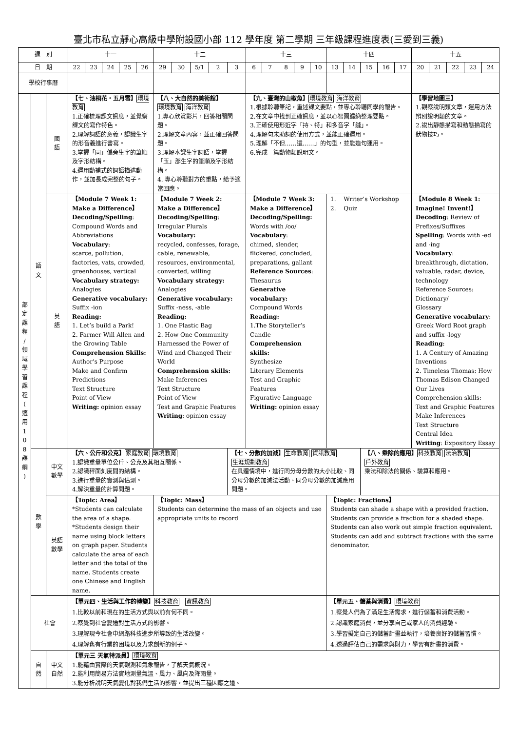臺北市私立靜心高級中學附設國小部 112 學年度 第二學期 三年級課程進度表(三愛到三義)
| 週 別 | | | 十一 | | | | | 十二 | | | | | 十三 | | | | | 十四 | | | | | 十五 | | | | |
| --- | --- | --- | --- | --- | --- | --- | --- | --- | --- | --- | --- | --- | --- | --- | --- | --- | --- | --- | --- | --- | --- | --- | --- | --- | --- | --- | --- |
| 日 期 | | | 22 | 23 | 24 | 25 | 26 | 29 | 30 | 5/1 | 2 | 3 | 6 | 7 | 8 | 9 | 10 | 13 | 14 | 15 | 16 | 17 | 20 | 21 | 22 | 23 | 24 |
| 學校行事曆 | | | | | | | | | | | | | | | | | | | | | | | | | | | |
| 部 定 課 程 / 領 域 學 習 課 程 ( 適 用 1 0 8 課 綱 ) | 語 文 | 國 語 | 【七、油桐花‧五月雪】 環境教育 1.正確梳理課文訊息，並覺察課文的寫作特色。 2.理解詞語的意義，認識生字的形音義進行書寫。 3.掌握「同」偏旁生字的筆順及字形結構。 4.運用動補式的詞語描述動作，並加長成完整的句子。 | | | | | 【八、大自然的美術館】 環境教育 海洋教育 1.專心欣賞影片，回答相關問題。 2.理解文章內容，並正確回答問題。 3.理解本課生字詞語，掌握「玉」部生字的筆順及字形結構。 4. 專心聆聽對方的重點，給予適當回應。 | | | | | 【九、臺灣的山椒魚】 環境教育 海洋教育 1.根據聆聽筆記，重述課文要點，並專心聆聽同學的報告。 2.在文章中找到正確訊息，並以心智圖歸納整理要點。 3.正確使用形近字「持、特」和多音字「縫」。 4.理解句末助詞的使用方式，並能正確運用。 5.理解「不但……還……」的句型，並能造句運用。 6.完成一篇動物類說明文。 | | | | | | | | | | 【學習地圖三】 1.觀察說明類文章，運用方法辨別說明類的文章。 2.說出靜態描寫和動態描寫的狀物技巧。 | | | | |
| | | 英 語 | 【Module 7 Week 1: Make a Difference】 Decoding/Spelling : Compound Words and Abbreviations Vocabulary : scarce, pollution, factories, vats, crowded, greenhouses, vertical Vocabulary strategy: Analogies Generative vocabulary: Suffix -ion Reading: 1. Let’s build a Park! 2. Farmer Will Allen and the Growing Table Comprehension Skills: Author’s Purpose Make and Confirm Predictions Text Structure Point of View Writing: opinion essay | | | | | 【Module 7 Week 2: Make a Difference】 Decoding/Spelling : Irregular Plurals Vocabulary: recycled, confesses, forage, cable, renewable, resources, environmental, converted, willing Vocabulary strategy: Analogies Generative vocabulary: Suffix -ness, -able Reading: 1. One Plastic Bag 2. How One Community Harnessed the Power of Wind and Changed Their World Comprehension skills: Make Inferences Text Structure Point of View Test and Graphic Features Writing : opinion essay | | | | | 【Module 7 Week 3: Make a Difference】 Decoding/Spelling: Words with /oo/ Vocabulary : chimed, slender, flickered, concluded, preparations, gallant Reference Sources : Thesaurus Generative vocabulary: Compound Words Reading: 1.The Storyteller’s Candle Comprehension skills: Synthesize Literary Elements Test and Graphic Features Figurative Language Writing: opinion essay | | | | | 1. Writer’s Workshop 2. Quiz | | | | | 【Module 8 Week 1: Imagine! Invent!】 Decoding : Review of Prefixes/Suffixes Spelling : Words with -ed and -ing Vocabulary : breakthrough, dictation, valuable, radar, device, technology Reference Sources: Dictionary/ Glossary Generative vocabulary : Greek Word Root graph and suffix -logy Reading : 1. A Century of Amazing Inventions 2. Timeless Thomas: How Thomas Edison Changed Our Lives Comprehension skills: Text and Graphic Features Make Inferences Text Structure Central Idea Writing : Expository Essay | | | | |
| | 數 學 | 中文 數學 | 【六、公斤和公克】 家庭教育 環境教育 1.認識重量單位公斤、公克及其相互關係。 2.認識秤面刻度間的結構。 3.進行重量的實測與估測。 4.解決重量的計算問題。 | | | | | | | | | 【七、分數的加減】 生命教育 資訊教育 生涯規劃教育 在具體情境中，進行同分母分數的大小比較、同分母分數的加減法活動、同分母分數的加減應用問題。 | | | | | | | | 【八、乘除的應用】 科技教育 法治教育 戶外教育 乘法和除法的關係、驗算和應用。 | | | | | | | |
| | | 英語 數學 | 【Topic: Area】 *Students can calculate the area of a shape. *Students design their name using block letters on graph paper. Students calculate the area of each letter and the total of the name. Students create one Chinese and English name. | | | | | 【Topic: Mass】 Students can determine the mass of an objects and use appropriate units to record | | | | | | | | | | 【Topic: Fractions】 Students can shade a shape with a provided fraction. Students can provide a fraction for a shaded shape. Students can also work out simple fraction equivalent. Students can add and subtract fractions with the same denominator. | | | | | | | | | |
| | 社會 | | 【單元四、生活與工作的轉變】 科技教育 資訊教育 1.比較以前和現在的生活方式與以前有何不同。 2.察覺到社會變遷對生活方式的影響。 3.理解現今社會中網路科技進步所導致的生活改變。 4.理解舊有行業的困境以及力求創新的例子。 | | | | | | | | | | | | | | | 【單元五、儲蓄與消費】 環境教育 1.察覺人們為了滿足生活需求，進行儲蓄和消費活動。 2.認識家庭消費，並分享自己或家人的消費經驗。 3.學習擬定自己的儲蓄計畫並執行，培養良好的儲蓄習慣。 4.透過評估自己的需求與財力，學習有計畫的消費。 | | | | | | | | | |
| | 自 然 | 中文 自然 | 【單元三 天氣特派員】 環境教育 1.能藉由實際的天氣觀測和氣象報告，了解天氣概況。 2.能利用簡易方法實地測量氣溫、風力、風向及降雨量。 3.能分析說明天氣變化對我們生活的影響，並提出三種因應之道。 | | | | | | | | | | | | | | | | | | | | | | | | |